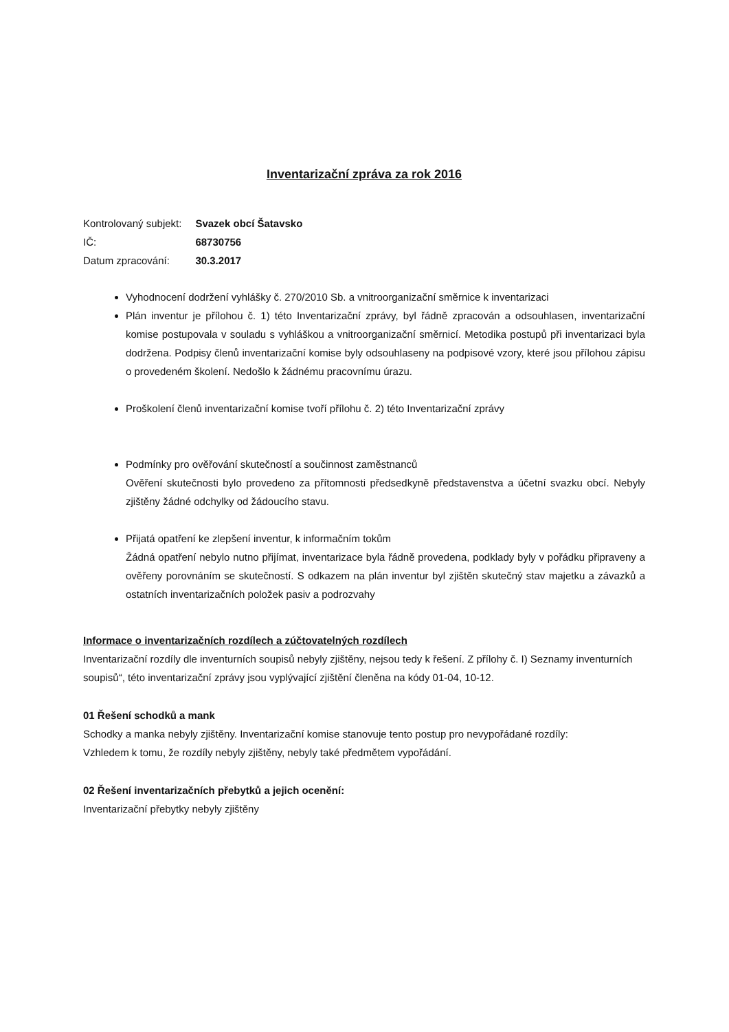Inventarizační zpráva za rok 2016
| Kontrolovaný subjekt: | Svazek obcí Šatavsko |
| IČ: | 68730756 |
| Datum zpracování: | 30.3.2017 |
Vyhodnocení dodržení vyhlášky č. 270/2010 Sb. a vnitroorganizační směrnice k inventarizaci
Plán inventur je přílohou č. 1) této Inventarizační zprávy, byl řádně zpracován a odsouhlasen, inventarizační komise postupovala v souladu s vyhláškou a vnitroorganizační směrnicí. Metodika postupů při inventarizaci byla dodržena. Podpisy členů inventarizační komise byly odsouhlaseny na podpisové vzory, které jsou přílohou zápisu o provedeném školení. Nedošlo k žádnému pracovnímu úrazu.
Proškolení členů inventarizační komise tvoří přílohu č. 2) této Inventarizační zprávy
Podmínky pro ověřování skutečností a součinnost zaměstnanců
Ověření skutečnosti bylo provedeno za přítomnosti předsedkyně představenstva a účetní svazku obcí. Nebyly zjištěny žádné odchylky od žádoucího stavu.
Přijatá opatření ke zlepšení inventur, k informačním tokům
Žádná opatření nebylo nutno přijímat, inventarizace byla řádně provedena, podklady byly v pořádku připraveny a ověřeny porovnáním se skutečností. S odkazem na plán inventur byl zjištěn skutečný stav majetku a závazků a ostatních inventarizačních položek pasiv a podrozvahy
Informace o inventarizačních rozdílech a zúčtovatelných rozdílech
Inventarizační rozdíly dle inventurních soupisů nebyly zjištěny, nejsou tedy k řešení. Z přílohy č. I) Seznamy inventurních soupisů“, této inventarizační zprávy jsou vyplývající zjištění členěna na kódy 01-04, 10-12.
01 Řešení schodků a mank
Schodky a manka nebyly zjištěny. Inventarizační komise stanovuje tento postup pro nevypořádané rozdíly:
Vzhledem k tomu, že rozdíly nebyly zjištěny, nebyly také předmětem vypořádání.
02 Řešení inventarizačních přebytků a jejich ocenění:
Inventarizační přebytky nebyly zjištěny